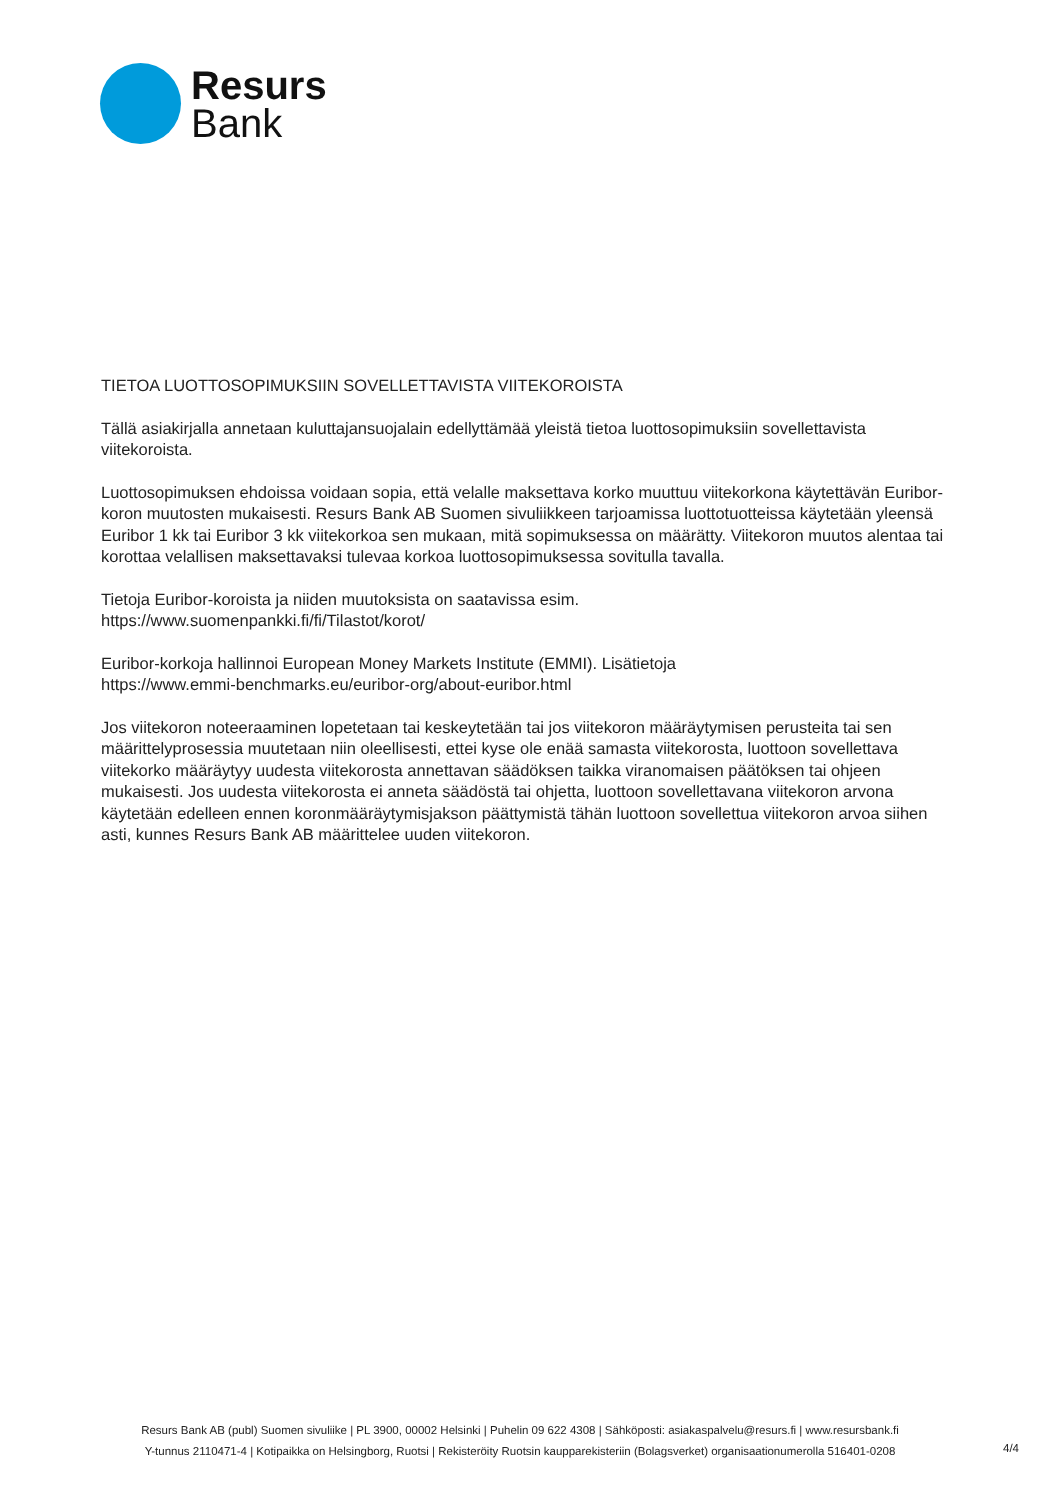Resurs
Bank
TIETOA LUOTTOSOPIMUKSIIN SOVELLETTAVISTA VIITEKOROISTA
Tällä asiakirjalla annetaan kuluttajansuojalain edellyttämää yleistä tietoa luottosopimuksiin sovellettavista viitekoroista.
Luottosopimuksen ehdoissa voidaan sopia, että velalle maksettava korko muuttuu viitekorkona käytettävän Euribor-koron muutosten mukaisesti. Resurs Bank AB Suomen sivuliikkeen tarjoamissa luottotuotteissa käytetään yleensä Euribor 1 kk tai Euribor 3 kk viitekorkoa sen mukaan, mitä sopimuksessa on määrätty. Viitekoron muutos alentaa tai korottaa velallisen maksettavaksi tulevaa korkoa luottosopimuksessa sovitulla tavalla.
Tietoja Euribor-koroista ja niiden muutoksista on saatavissa esim.
https://www.suomenpankki.fi/fi/Tilastot/korot/
Euribor-korkoja hallinnoi European Money Markets Institute (EMMI). Lisätietoja
https://www.emmi-benchmarks.eu/euribor-org/about-euribor.html
Jos viitekoron noteeraaminen lopetetaan tai keskeytetään tai jos viitekoron määräytymisen perusteita tai sen määrittelyprosessia muutetaan niin oleellisesti, ettei kyse ole enää samasta viitekorosta, luottoon sovellettava viitekorko määräytyy uudesta viitekorosta annettavan säädöksen taikka viranomaisen päätöksen tai ohjeen mukaisesti. Jos uudesta viitekorosta ei anneta säädöstä tai ohjetta, luottoon sovellettavana viitekoron arvona käytetään edelleen ennen koronmääräytymisjakson päättymistä tähän luottoon sovellettua viitekoron arvoa siihen asti, kunnes Resurs Bank AB määrittelee uuden viitekoron.
Resurs Bank AB (publ) Suomen sivuliike | PL 3900, 00002 Helsinki | Puhelin 09 622 4308 | Sähköposti: asiakaspalvelu@resurs.fi | www.resursbank.fi
Y-tunnus 2110471-4 | Kotipaikka on Helsingborg, Ruotsi | Rekisteröity Ruotsin kaupparekisteriin (Bolagsverket) organisaationumerolla 516401-0208
4/4